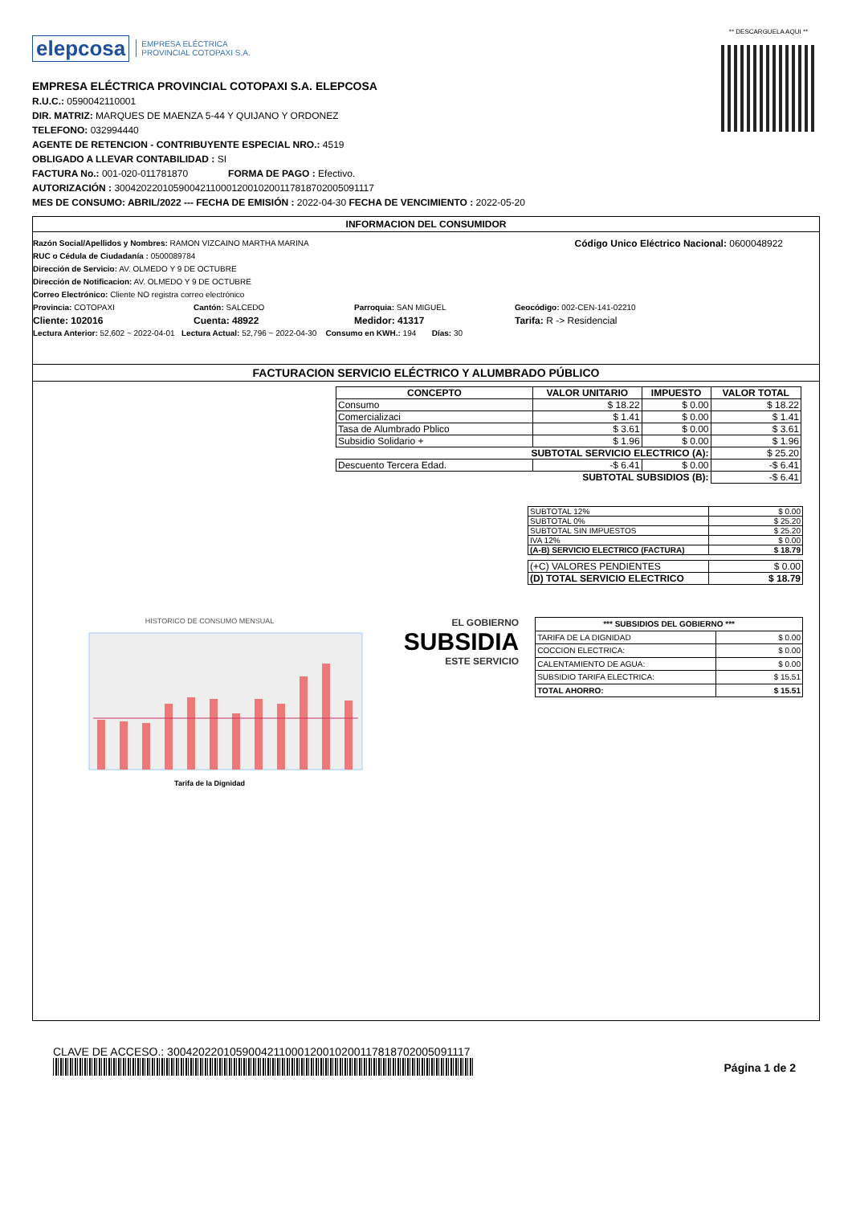elepcosa EMPRESA ELÉCTRICA
PROVINCIAL COTOPAXI S.A.
** DESCARGUELA AQUI **
EMPRESA ELÉCTRICA PROVINCIAL COTOPAXI S.A. ELEPCOSA
R.U.C.: 0590042110001
DIR. MATRIZ: MARQUES DE MAENZA 5-44 Y QUIJANO Y ORDONEZ
TELEFONO: 032994440
AGENTE DE RETENCION - CONTRIBUYENTE ESPECIAL NRO.: 4519
OBLIGADO A LLEVAR CONTABILIDAD : SI
FACTURA No.: 001-020-011781870 FORMA DE PAGO : Efectivo.
AUTORIZACIÓN : 3004202201059004211000120010200117818702005091117
MES DE CONSUMO: ABRIL/2022 --- FECHA DE EMISIÓN : 2022-04-30 FECHA DE VENCIMIENTO : 2022-05-20
INFORMACION DEL CONSUMIDOR
Razón Social/Apellidos y Nombres: RAMON VIZCAINO MARTHA MARINA Código Unico Eléctrico Nacional: 0600048922
RUC o Cédula de Ciudadanía : 0500089784
Dirección de Servicio: AV. OLMEDO Y 9 DE OCTUBRE
Dirección de Notificacion: AV. OLMEDO Y 9 DE OCTUBRE
Correo Electrónico: Cliente NO registra correo electrónico
Provincia: COTOPAXI Cantón: SALCEDO Parroquia: SAN MIGUEL Geocódigo: 002-CEN-141-02210
Cliente: 102016 Cuenta: 48922 Medidor: 41317 Tarifa: R -> Residencial
Lectura Anterior: 52,602 ~ 2022-04-01 Lectura Actual: 52,796 ~ 2022-04-30 Consumo en KWH.: 194 Días: 30
FACTURACION SERVICIO ELÉCTRICO Y ALUMBRADO PÚBLICO
| CONCEPTO | VALOR UNITARIO | IMPUESTO | VALOR TOTAL |
| --- | --- | --- | --- |
| Consumo | $ 18.22 | $ 0.00 | $ 18.22 |
| Comercializaci | $ 1.41 | $ 0.00 | $ 1.41 |
| Tasa de Alumbrado Pblico | $ 3.61 | $ 0.00 | $ 3.61 |
| Subsidio Solidario + | $ 1.96 | $ 0.00 | $ 1.96 |
| SUBTOTAL SERVICIO ELECTRICO (A): | | | $ 25.20 |
| Descuento Tercera Edad. | -$ 6.41 | $ 0.00 | -$ 6.41 |
| SUBTOTAL SUBSIDIOS (B): | | | -$ 6.41 |
| SUBTOTAL 12% | $ 0.00 |
| SUBTOTAL 0% | $ 25.20 |
| SUBTOTAL SIN IMPUESTOS | $ 25.20 |
| IVA 12% | $ 0.00 |
| (A-B) SERVICIO ELECTRICO (FACTURA) | $ 18.79 |
| (+C) VALORES PENDIENTES | $ 0.00 |
| (D) TOTAL SERVICIO ELECTRICO | $ 18.79 |
HISTORICO DE CONSUMO MENSUAL
Tarifa de la Dignidad
EL GOBIERNO
SUBSIDIA
ESTE SERVICIO
| *** SUBSIDIOS DEL GOBIERNO *** | |
| --- | --- |
| TARIFA DE LA DIGNIDAD | $ 0.00 |
| COCCION ELECTRICA: | $ 0.00 |
| CALENTAMIENTO DE AGUA: | $ 0.00 |
| SUBSIDIO TARIFA ELECTRICA: | $ 15.51 |
| TOTAL AHORRO: | $ 15.51 |
CLAVE DE ACCESO.: 3004202201059004211000120010200117818702005091117
Página 1 de 2